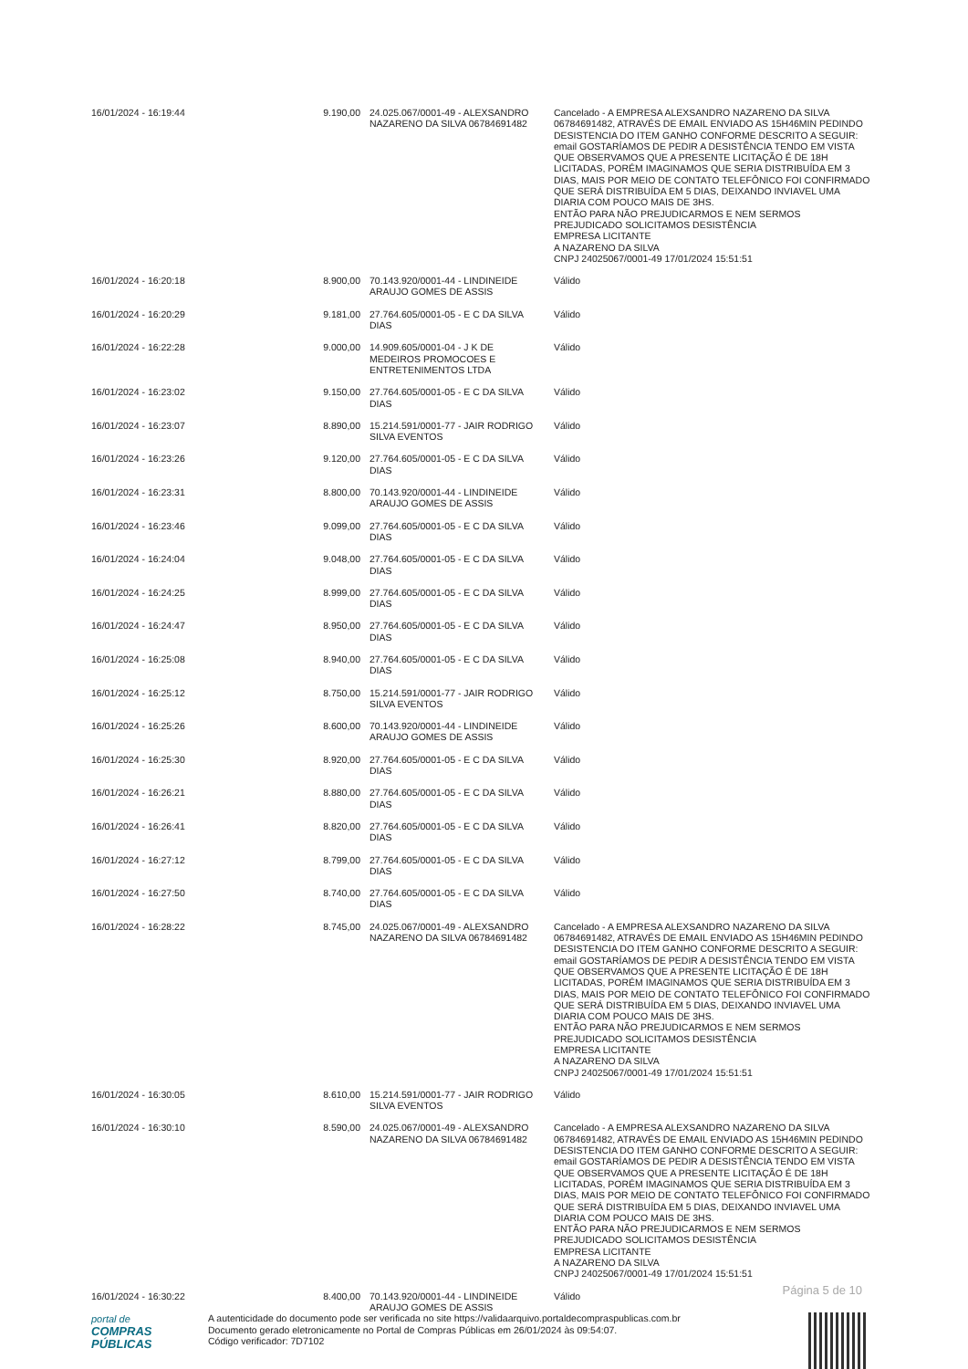| 16/01/2024 - 16:19:44 | 9.190,00 | 24.025.067/0001-49 - ALEXSANDRO NAZARENO DA SILVA 06784691482 | Cancelado - A EMPRESA ALEXSANDRO NAZARENO DA SILVA 06784691482, ATRAVÉS DE EMAIL ENVIADO AS 15H46MIN PEDINDO DESISTENCIA DO ITEM GANHO CONFORME DESCRITO A SEGUIR: email GOSTARÍAMOS DE PEDIR A DESISTÊNCIA TENDO EM VISTA QUE OBSERVAMOS QUE A PRESENTE LICITAÇÃO É DE 18H LICITADAS, PORÉM IMAGINAMOS QUE SERIA DISTRIBUÍDA EM 3 DIAS, MAIS POR MEIO DE CONTATO TELEFÔNICO FOI CONFIRMADO QUE SERÁ DISTRIBUÍDA EM 5 DIAS, DEIXANDO INVIAVEL UMA DIARIA COM POUCO MAIS DE 3HS. ENTÃO PARA NÃO PREJUDICARMOS E NEM SERMOS PREJUDICADO SOLICITAMOS DESISTÊNCIA EMPRESA LICITANTE A NAZARENO DA SILVA CNPJ 24025067/0001-49 17/01/2024 15:51:51 |
| 16/01/2024 - 16:20:18 | 8.900,00 | 70.143.920/0001-44 - LINDINEIDE ARAUJO GOMES DE ASSIS | Válido |
| 16/01/2024 - 16:20:29 | 9.181,00 | 27.764.605/0001-05 - E C DA SILVA DIAS | Válido |
| 16/01/2024 - 16:22:28 | 9.000,00 | 14.909.605/0001-04 - J K DE MEDEIROS PROMOCOES E ENTRETENIMENTOS LTDA | Válido |
| 16/01/2024 - 16:23:02 | 9.150,00 | 27.764.605/0001-05 - E C DA SILVA DIAS | Válido |
| 16/01/2024 - 16:23:07 | 8.890,00 | 15.214.591/0001-77 - JAIR RODRIGO SILVA EVENTOS | Válido |
| 16/01/2024 - 16:23:26 | 9.120,00 | 27.764.605/0001-05 - E C DA SILVA DIAS | Válido |
| 16/01/2024 - 16:23:31 | 8.800,00 | 70.143.920/0001-44 - LINDINEIDE ARAUJO GOMES DE ASSIS | Válido |
| 16/01/2024 - 16:23:46 | 9.099,00 | 27.764.605/0001-05 - E C DA SILVA DIAS | Válido |
| 16/01/2024 - 16:24:04 | 9.048,00 | 27.764.605/0001-05 - E C DA SILVA DIAS | Válido |
| 16/01/2024 - 16:24:25 | 8.999,00 | 27.764.605/0001-05 - E C DA SILVA DIAS | Válido |
| 16/01/2024 - 16:24:47 | 8.950,00 | 27.764.605/0001-05 - E C DA SILVA DIAS | Válido |
| 16/01/2024 - 16:25:08 | 8.940,00 | 27.764.605/0001-05 - E C DA SILVA DIAS | Válido |
| 16/01/2024 - 16:25:12 | 8.750,00 | 15.214.591/0001-77 - JAIR RODRIGO SILVA EVENTOS | Válido |
| 16/01/2024 - 16:25:26 | 8.600,00 | 70.143.920/0001-44 - LINDINEIDE ARAUJO GOMES DE ASSIS | Válido |
| 16/01/2024 - 16:25:30 | 8.920,00 | 27.764.605/0001-05 - E C DA SILVA DIAS | Válido |
| 16/01/2024 - 16:26:21 | 8.880,00 | 27.764.605/0001-05 - E C DA SILVA DIAS | Válido |
| 16/01/2024 - 16:26:41 | 8.820,00 | 27.764.605/0001-05 - E C DA SILVA DIAS | Válido |
| 16/01/2024 - 16:27:12 | 8.799,00 | 27.764.605/0001-05 - E C DA SILVA DIAS | Válido |
| 16/01/2024 - 16:27:50 | 8.740,00 | 27.764.605/0001-05 - E C DA SILVA DIAS | Válido |
| 16/01/2024 - 16:28:22 | 8.745,00 | 24.025.067/0001-49 - ALEXSANDRO NAZARENO DA SILVA 06784691482 | Cancelado - A EMPRESA ALEXSANDRO NAZARENO DA SILVA 06784691482, ATRAVÉS DE EMAIL ENVIADO AS 15H46MIN PEDINDO DESISTENCIA DO ITEM GANHO CONFORME DESCRITO A SEGUIR: email GOSTARÍAMOS DE PEDIR A DESISTÊNCIA TENDO EM VISTA QUE OBSERVAMOS QUE A PRESENTE LICITAÇÃO É DE 18H LICITADAS, PORÉM IMAGINAMOS QUE SERIA DISTRIBUÍDA EM 3 DIAS, MAIS POR MEIO DE CONTATO TELEFÔNICO FOI CONFIRMADO QUE SERÁ DISTRIBUÍDA EM 5 DIAS, DEIXANDO INVIAVEL UMA DIARIA COM POUCO MAIS DE 3HS. ENTÃO PARA NÃO PREJUDICARMOS E NEM SERMOS PREJUDICADO SOLICITAMOS DESISTÊNCIA EMPRESA LICITANTE A NAZARENO DA SILVA CNPJ 24025067/0001-49 17/01/2024 15:51:51 |
| 16/01/2024 - 16:30:05 | 8.610,00 | 15.214.591/0001-77 - JAIR RODRIGO SILVA EVENTOS | Válido |
| 16/01/2024 - 16:30:10 | 8.590,00 | 24.025.067/0001-49 - ALEXSANDRO NAZARENO DA SILVA 06784691482 | Cancelado - A EMPRESA ALEXSANDRO NAZARENO DA SILVA 06784691482, ATRAVÉS DE EMAIL ENVIADO AS 15H46MIN PEDINDO DESISTENCIA DO ITEM GANHO CONFORME DESCRITO A SEGUIR: email GOSTARÍAMOS DE PEDIR A DESISTÊNCIA TENDO EM VISTA QUE OBSERVAMOS QUE A PRESENTE LICITAÇÃO É DE 18H LICITADAS, PORÉM IMAGINAMOS QUE SERIA DISTRIBUÍDA EM 3 DIAS, MAIS POR MEIO DE CONTATO TELEFÔNICO FOI CONFIRMADO QUE SERÁ DISTRIBUÍDA EM 5 DIAS, DEIXANDO INVIAVEL UMA DIARIA COM POUCO MAIS DE 3HS. ENTÃO PARA NÃO PREJUDICARMOS E NEM SERMOS PREJUDICADO SOLICITAMOS DESISTÊNCIA EMPRESA LICITANTE A NAZARENO DA SILVA CNPJ 24025067/0001-49 17/01/2024 15:51:51 |
| 16/01/2024 - 16:30:22 | 8.400,00 | 70.143.920/0001-44 - LINDINEIDE ARAUJO GOMES DE ASSIS | Válido |
Página 5 de 10
portal de
COMPRAS
PÚBLICAS
A autenticidade do documento pode ser verificada no site https://validaarquivo.portaldecompraspublicas.com.br
Documento gerado eletronicamente no Portal de Compras Públicas em 26/01/2024 às 09:54:07.
Código verificador: 7D7102